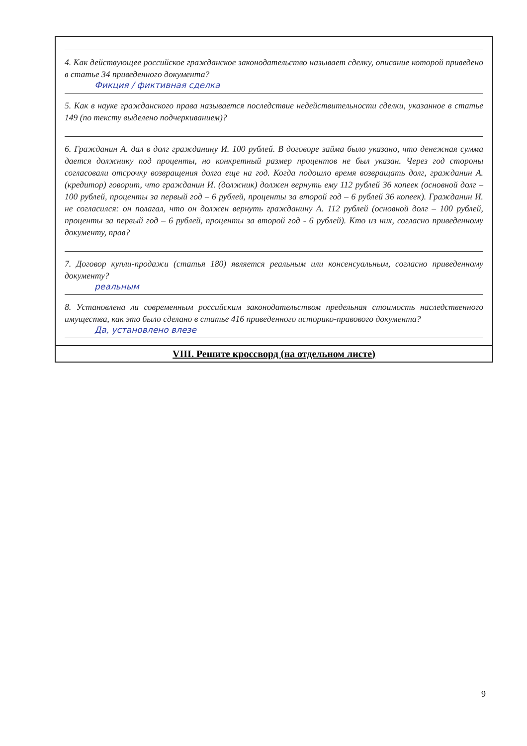4. Как действующее российское гражданское законодательство называет сделку, описание которой приведено в статье 34 приведенного документа?
Фикция / фиктивная сделка
5. Как в науке гражданского права называется последствие недействительности сделки, указанное в статье 149 (по тексту выделено подчеркиванием)?
6. Гражданин А. дал в долг гражданину И. 100 рублей. В договоре займа было указано, что денежная сумма дается должнику под проценты, но конкретный размер процентов не был указан. Через год стороны согласовали отсрочку возвращения долга еще на год. Когда подошло время возвращать долг, гражданин А. (кредитор) говорит, что гражданин И. (должник) должен вернуть ему 112 рублей 36 копеек (основной долг – 100 рублей, проценты за первый год – 6 рублей, проценты за второй год – 6 рублей 36 копеек). Гражданин И. не согласился: он полагал, что он должен вернуть гражданину А. 112 рублей (основной долг – 100 рублей, проценты за первый год – 6 рублей, проценты за второй год - 6 рублей). Кто из них, согласно приведенному документу, прав?
7. Договор купли-продажи (статья 180) является реальным или консенсуальным, согласно приведенному документу?
реальным
8. Установлена ли современным российским законодательством предельная стоимость наследственного имущества, как это было сделано в статье 416 приведенного историко-правового документа?
Да, установлено влезе
VIII. Решите кроссворд (на отдельном листе)
9